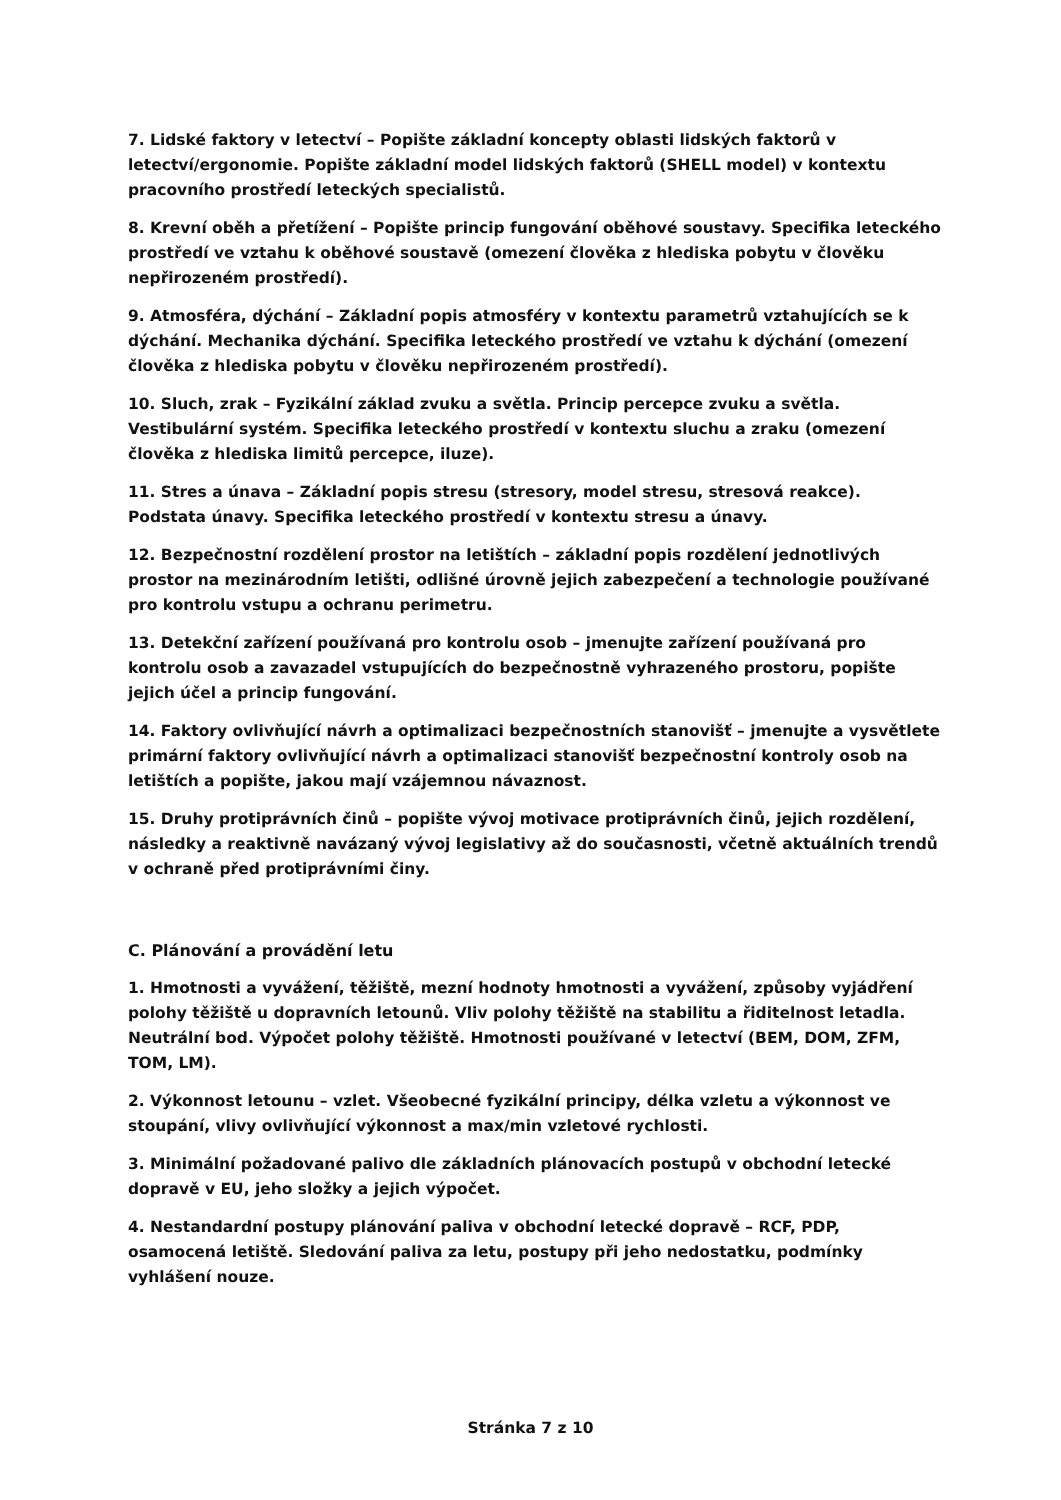7. Lidské faktory v letectví – Popište základní koncepty oblasti lidských faktorů v letectví/ergonomie. Popište základní model lidských faktorů (SHELL model) v kontextu pracovního prostředí leteckých specialistů.
8. Krevní oběh a přetížení – Popište princip fungování oběhové soustavy. Specifika leteckého prostředí ve vztahu k oběhové soustavě (omezení člověka z hlediska pobytu v člověku nepřirozeném prostředí).
9. Atmosféra, dýchání – Základní popis atmosféry v kontextu parametrů vztahujících se k dýchání. Mechanika dýchání. Specifika leteckého prostředí ve vztahu k dýchání (omezení člověka z hlediska pobytu v člověku nepřirozeném prostředí).
10. Sluch, zrak – Fyzikální základ zvuku a světla. Princip percepce zvuku a světla. Vestibulární systém. Specifika leteckého prostředí v kontextu sluchu a zraku (omezení člověka z hlediska limitů percepce, iluze).
11. Stres a únava – Základní popis stresu (stresory, model stresu, stresová reakce). Podstata únavy. Specifika leteckého prostředí v kontextu stresu a únavy.
12. Bezpečnostní rozdělení prostor na letištích – základní popis rozdělení jednotlivých prostor na mezinárodním letišti, odlišné úrovně jejich zabezpečení a technologie používané pro kontrolu vstupu a ochranu perimetru.
13. Detekční zařízení používaná pro kontrolu osob – jmenujte zařízení používaná pro kontrolu osob a zavazadel vstupujících do bezpečnostně vyhrazeného prostoru, popište jejich účel a princip fungování.
14. Faktory ovlivňující návrh a optimalizaci bezpečnostních stanovišť – jmenujte a vysvětlete primární faktory ovlivňující návrh a optimalizaci stanovišť bezpečnostní kontroly osob na letištích a popište, jakou mají vzájemnou návaznost.
15. Druhy protiprávních činů – popište vývoj motivace protiprávních činů, jejich rozdělení, následky a reaktivně navázaný vývoj legislativy až do současnosti, včetně aktuálních trendů v ochraně před protiprávními činy.
C. Plánování a provádění letu
1. Hmotnosti a vyvážení, těžiště, mezní hodnoty hmotnosti a vyvážení, způsoby vyjádření polohy těžiště u dopravních letounů. Vliv polohy těžiště na stabilitu a řiditelnost letadla. Neutrální bod. Výpočet polohy těžiště. Hmotnosti používané v letectví (BEM, DOM, ZFM, TOM, LM).
2. Výkonnost letounu – vzlet. Všeobecné fyzikální principy, délka vzletu a výkonnost ve stoupání, vlivy ovlivňující výkonnost a max/min vzletové rychlosti.
3. Minimální požadované palivo dle základních plánovacích postupů v obchodní letecké dopravě v EU, jeho složky a jejich výpočet.
4. Nestandardní postupy plánování paliva v obchodní letecké dopravě – RCF, PDP, osamocená letiště. Sledování paliva za letu, postupy při jeho nedostatku, podmínky vyhlášení nouze.
Stránka 7 z 10